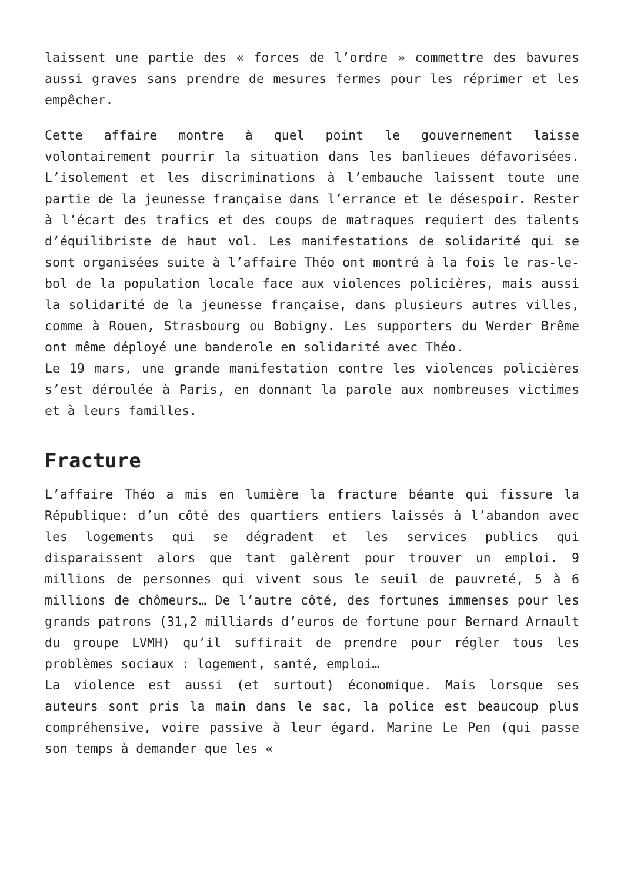laissent une partie des « forces de l’ordre » commettre des bavures aussi graves sans prendre de mesures fermes pour les réprimer et les empêcher.
Cette affaire montre à quel point le gouvernement laisse volontairement pourrir la situation dans les banlieues défavorisées. L’isolement et les discriminations à l’embauche laissent toute une partie de la jeunesse française dans l’errance et le désespoir. Rester à l’écart des trafics et des coups de matraques requiert des talents d’équilibriste de haut vol. Les manifestations de solidarité qui se sont organisées suite à l’affaire Théo ont montré à la fois le ras-le-bol de la population locale face aux violences policières, mais aussi la solidarité de la jeunesse française, dans plusieurs autres villes, comme à Rouen, Strasbourg ou Bobigny. Les supporters du Werder Brême ont même déployé une banderole en solidarité avec Théo.
Le 19 mars, une grande manifestation contre les violences policières s’est déroulée à Paris, en donnant la parole aux nombreuses victimes et à leurs familles.
Fracture
L’affaire Théo a mis en lumière la fracture béante qui fissure la République: d’un côté des quartiers entiers laissés à l’abandon avec les logements qui se dégradent et les services publics qui disparaissent alors que tant galèrent pour trouver un emploi. 9 millions de personnes qui vivent sous le seuil de pauvreté, 5 à 6 millions de chômeurs… De l’autre côté, des fortunes immenses pour les grands patrons (31,2 milliards d’euros de fortune pour Bernard Arnault du groupe LVMH) qu’il suffirait de prendre pour régler tous les problèmes sociaux : logement, santé, emploi…
La violence est aussi (et surtout) économique. Mais lorsque ses auteurs sont pris la main dans le sac, la police est beaucoup plus compréhensive, voire passive à leur égard. Marine Le Pen (qui passe son temps à demander que les «